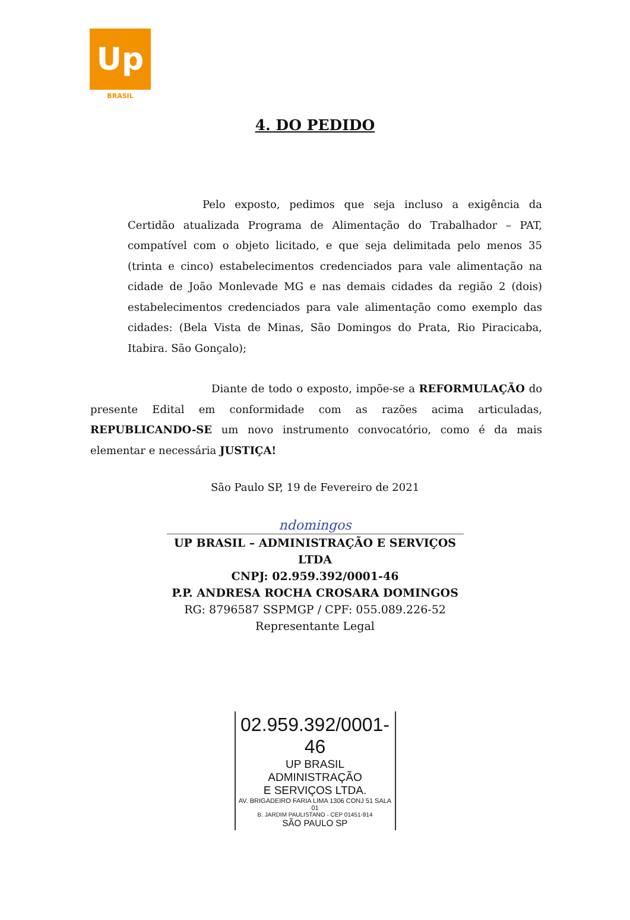Up
BRASIL
4. DO PEDIDO
Pelo exposto, pedimos que seja incluso a exigência da Certidão atualizada Programa de Alimentação do Trabalhador – PAT, compatível com o objeto licitado, e que seja delimitada pelo menos 35 (trinta e cinco) estabelecimentos credenciados para vale alimentação na cidade de João Monlevade MG e nas demais cidades da região 2 (dois) estabelecimentos credenciados para vale alimentação como exemplo das cidades: (Bela Vista de Minas, São Domingos do Prata, Rio Piracicaba, Itabira. São Gonçalo);
Diante de todo o exposto, impõe-se a REFORMULAÇÃO do presente Edital em conformidade com as razões acima articuladas, REPUBLICANDO-SE um novo instrumento convocatório, como é da mais elementar e necessária JUSTIÇA!
São Paulo SP, 19 de Fevereiro de 2021
ndomingos
UP BRASIL – ADMINISTRAÇÃO E SERVIÇOS LTDA
CNPJ: 02.959.392/0001-46
P.P. ANDRESA ROCHA CROSARA DOMINGOS
RG: 8796587 SSPMGP / CPF: 055.089.226-52
Representante Legal
02.959.392/0001-46
UP BRASIL ADMINISTRAÇÃO
E SERVIÇOS LTDA.
AV. BRIGADEIRO FARIA LIMA 1306 CONJ 51 SALA 01
B. JARDIM PAULISTANO - CEP 01451-914
SÃO PAULO SP